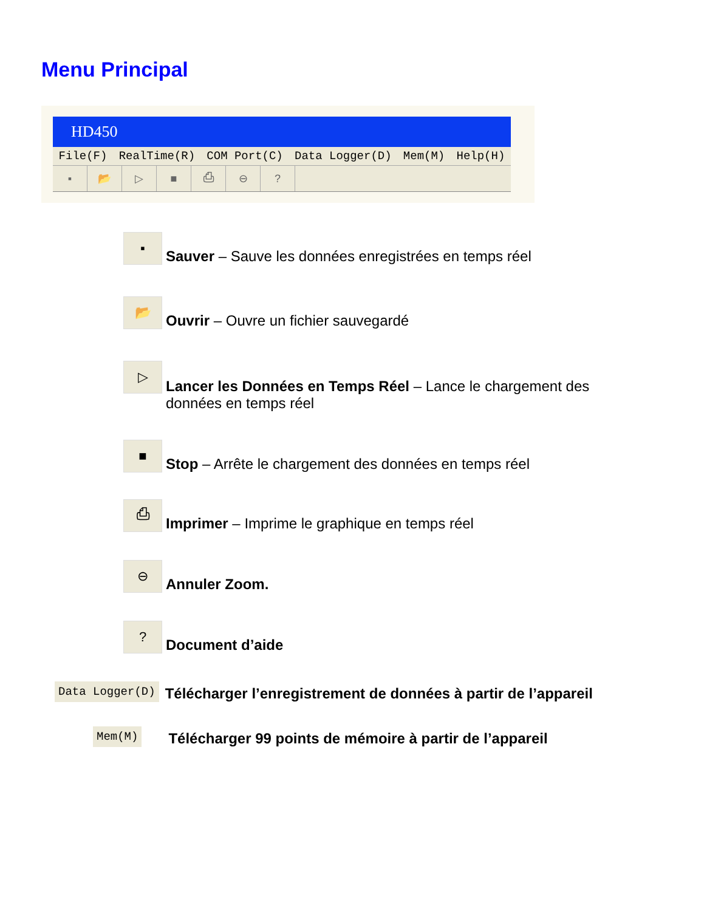Menu Principal
HD450
File(F) RealTime(R) COM Port(C) Data Logger(D) Mem(M) Help(H)
▪ 📂 ▷ ■ ⎙ ⊖?
▪
Sauver – Sauve les données enregistrées en temps réel
📂
Ouvrir – Ouvre un fichier sauvegardé
▷
Lancer les Données en Temps Réel – Lance le chargement des données en temps réel
■
Stop – Arrête le chargement des données en temps réel
⎙
Imprimer – Imprime le graphique en temps réel
⊖
Annuler Zoom.
?
Document d’aide
Data Logger(D)
Télécharger l’enregistrement de données à partir de l’appareil
Mem(M)
Télécharger 99 points de mémoire à partir de l’appareil